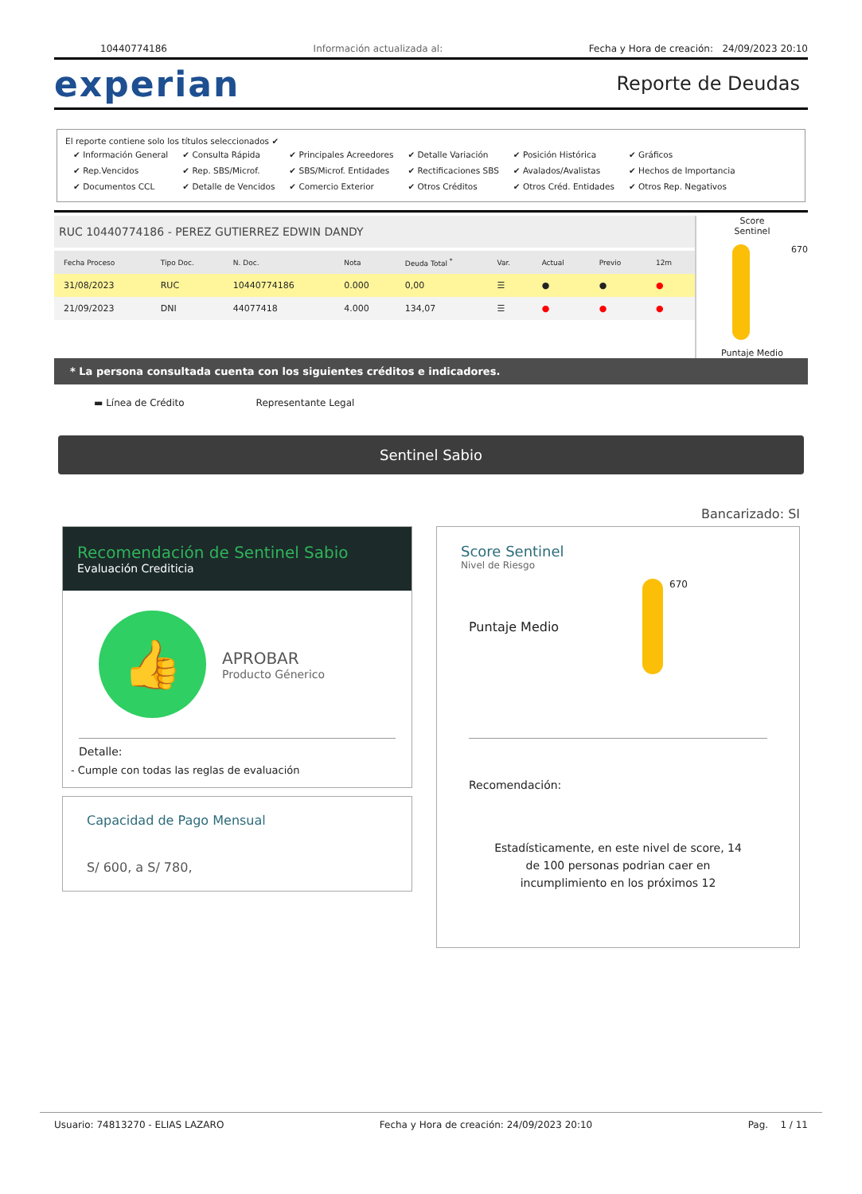10440774186 Información actualizada al: Fecha y Hora de creación: 24/09/2023 20:10
experian Reporte de Deudas
El reporte contiene solo los títulos seleccionados ✔
| ✔ Información General | ✔ Consulta Rápida | ✔ Principales Acreedores | ✔ Detalle Variación | ✔ Posición Histórica | ✔ Gráficos |
| ✔ Rep.Vencidos | ✔ Rep. SBS/Microf. | ✔ SBS/Microf. Entidades | ✔ Rectificaciones SBS | ✔ Avalados/Avalistas | ✔ Hechos de Importancia |
| ✔ Documentos CCL | ✔ Detalle de Vencidos | ✔ Comercio Exterior | ✔ Otros Créditos | ✔ Otros Créd. Entidades | ✔ Otros Rep. Negativos |
RUC 10440774186 - PEREZ GUTIERREZ EDWIN DANDY
| Fecha Proceso | Tipo Doc. | N. Doc. | Nota | Deuda Total <sup>*</sup> | Var. | Actual | Previo | 12m |
| --- | --- | --- | --- | --- | --- | --- | --- | --- |
| 31/08/2023 | RUC | 10440774186 | 0.000 | 0,00 | ☰ | ● | ● | ● |
| 21/09/2023 | DNI | 44077418 | 4.000 | 134,07 | ☰ | ● | ● | ● |
Score
Sentinel
670
Puntaje Medio
* La persona consultada cuenta con los siguientes créditos e indicadores.
▬ Línea de Crédito Representante Legal
Sentinel Sabio
Bancarizado: SI
Recomendación de Sentinel Sabio
Evaluación Crediticia
👍
APROBAR
Producto Génerico
Detalle:
- Cumple con todas las reglas de evaluación
Capacidad de Pago Mensual
S/ 600, a S/ 780,
Score Sentinel
Nivel de Riesgo
Puntaje Medio
670
Recomendación:
Estadísticamente, en este nivel de score, 14 de 100 personas podrian caer en incumplimiento en los próximos 12
Usuario: 74813270 - ELIAS LAZARO Fecha y Hora de creación: 24/09/2023 20:10 Pag. 1 / 11